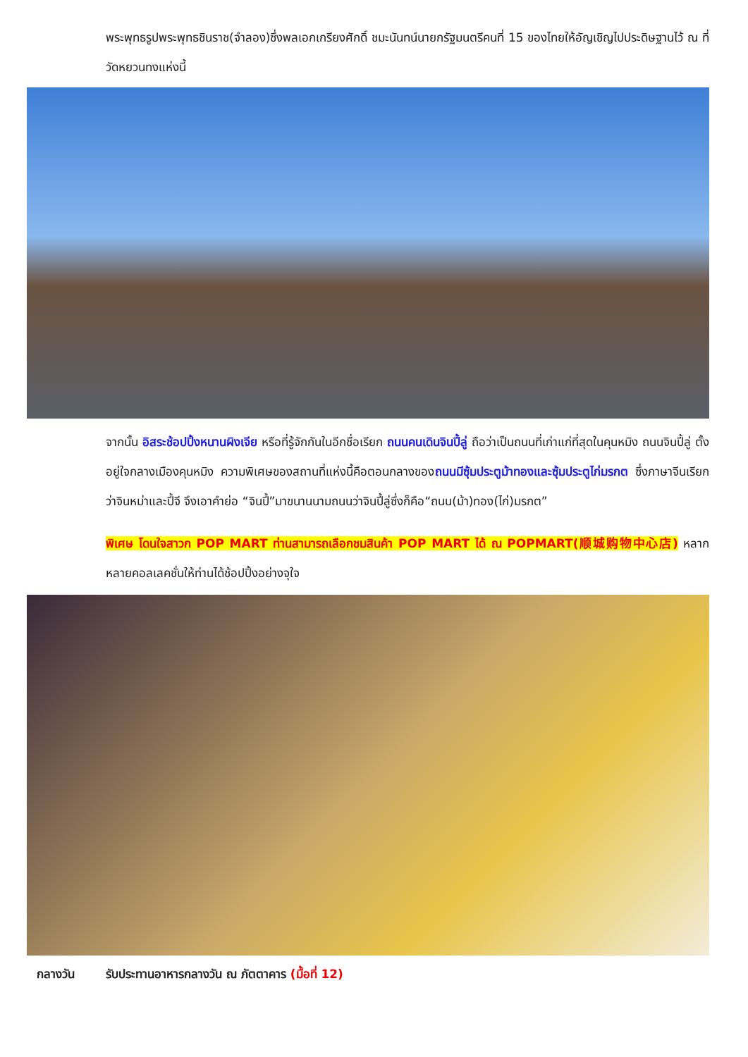พระพุทธรูปพระพุทธชินราช(จำลอง)ซึ่งพลเอกเกรียงศักดิ์ ชมะนันทน์นายกรัฐมนตรีคนที่ 15 ของไทยให้อัญเชิญไปประดิษฐานไว้ ณ ที่วัดหยวนทงแห่งนี้
จากนั้น อิสระช้อปปิ้งหนานผิงเจีย หรือที่รู้จักกันในอีกชื่อเรียก ถนนคนเดินจินปี้ลู่ ถือว่าเป็นถนนที่เก่าแก่ที่สุดในคุนหมิง ถนนจินปี้ลู่ ตั้งอยู่ใจกลางเมืองคุนหมิง ความพิเศษของสถานที่แห่งนี้คือตอนกลางของถนนมีซุ้มประตูม้าทองและซุ้มประตูไก่มรกต ซึ่งภาษาจีนเรียกว่าจินหม่าและปี้จี จึงเอาคำย่อ “จินปี้”มาขนานนามถนนว่าจินปี้ลู่ซึ่งก็คือ“ถนน(ม้า)ทอง(ไก่)มรกต”
พิเศษ โดนใจสาวก POP MART ท่านสามารถเลือกชมสินค้า POP MART ได้ ณ POPMART(顺城购物中心店) หลากหลายคอลเลคชั่นให้ท่านได้ช้อปปิ้งอย่างจุใจ
กลางวัน รับประทานอาหารกลางวัน ณ ภัตตาคาร (มื้อที่ 12)